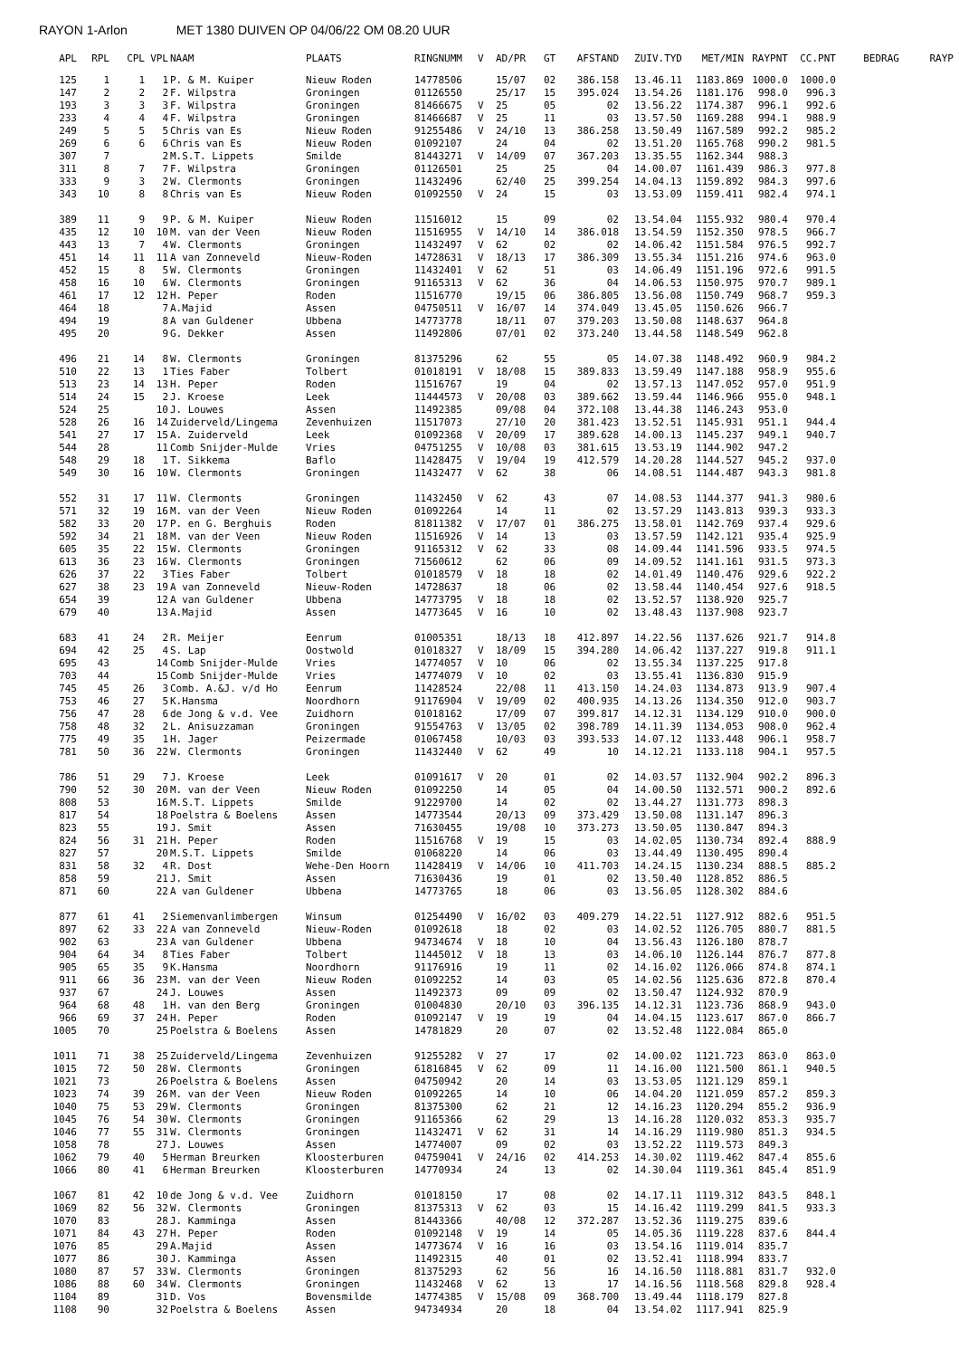RAYON 1-Arlon MET 1380 DUIVEN OP 04/06/22 OM 08.20 UUR
| APL | RPL | CPL | VPL | NAAM | PLAATS | RINGNUMM | V | AD/PR | GT | AFSTAND | ZUIV.TYD | MET/MIN | RAYPNT | CC.PNT | BEDRAG | RAYP |
| --- | --- | --- | --- | --- | --- | --- | --- | --- | --- | --- | --- | --- | --- | --- | --- | --- |
| 125 | 1 | 1 | 1 | P. & M. Kuiper | Nieuw Roden | 14778506 | | 15/07 | 02 | 386.158 | 13.46.11 | 1183.869 | 1000.0 | 1000.0 | | |
| 147 | 2 | 2 | 2 | F. Wilpstra | Groningen | 01126550 | | 25/17 | 15 | 395.024 | 13.54.26 | 1181.176 | 998.0 | 996.3 | | |
| 193 | 3 | 3 | 3 | F. Wilpstra | Groningen | 81466675 | V | 25 | 05 | 02 | 13.56.22 | 1174.387 | 996.1 | 992.6 | | |
| 233 | 4 | 4 | 4 | F. Wilpstra | Groningen | 81466687 | V | 25 | 11 | 03 | 13.57.50 | 1169.288 | 994.1 | 988.9 | | |
| 249 | 5 | 5 | 5 | Chris van Es | Nieuw Roden | 91255486 | V | 24/10 | 13 | 386.258 | 13.50.49 | 1167.589 | 992.2 | 985.2 | | |
| 269 | 6 | 6 | 6 | Chris van Es | Nieuw Roden | 01092107 | | 24 | 04 | 02 | 13.51.20 | 1165.768 | 990.2 | 981.5 | | |
| 307 | 7 | | 2 | M.S.T. Lippets | Smilde | 81443271 | V | 14/09 | 07 | 367.203 | 13.35.55 | 1162.344 | 988.3 | | | |
| 311 | 8 | 7 | 7 | F. Wilpstra | Groningen | 01126501 | | 25 | 25 | 04 | 14.00.07 | 1161.439 | 986.3 | 977.8 | | |
| 333 | 9 | 3 | 2 | W. Clermonts | Groningen | 11432496 | | 62/40 | 25 | 399.254 | 14.04.13 | 1159.892 | 984.3 | 997.6 | | |
| 343 | 10 | 8 | 8 | Chris van Es | Nieuw Roden | 01092550 | V | 24 | 15 | 03 | 13.53.09 | 1159.411 | 982.4 | 974.1 | | |
| 389 | 11 | 9 | 9 | P. & M. Kuiper | Nieuw Roden | 11516012 | | 15 | 09 | 02 | 13.54.04 | 1155.932 | 980.4 | 970.4 | | |
| 435 | 12 | 10 | 10 | M. van der Veen | Nieuw Roden | 11516955 | V | 14/10 | 14 | 386.018 | 13.54.59 | 1152.350 | 978.5 | 966.7 | | |
| 443 | 13 | 7 | 4 | W. Clermonts | Groningen | 11432497 | V | 62 | 02 | 02 | 14.06.42 | 1151.584 | 976.5 | 992.7 | | |
| 451 | 14 | 11 | 11 | A van Zonneveld | Nieuw-Roden | 14728631 | V | 18/13 | 17 | 386.309 | 13.55.34 | 1151.216 | 974.6 | 963.0 | | |
| 452 | 15 | 8 | 5 | W. Clermonts | Groningen | 11432401 | V | 62 | 51 | 03 | 14.06.49 | 1151.196 | 972.6 | 991.5 | | |
| 458 | 16 | 10 | 6 | W. Clermonts | Groningen | 91165313 | V | 62 | 36 | 04 | 14.06.53 | 1150.975 | 970.7 | 989.1 | | |
| 461 | 17 | 12 | 12 | H. Peper | Roden | 11516770 | | 19/15 | 06 | 386.805 | 13.56.08 | 1150.749 | 968.7 | 959.3 | | |
| 464 | 18 | | 7 | A.Majid | Assen | 04750511 | V | 16/07 | 14 | 374.049 | 13.45.05 | 1150.626 | 966.7 | | | |
| 494 | 19 | | 8 | A van Guldener | Ubbena | 14773778 | | 18/11 | 07 | 379.203 | 13.50.08 | 1148.637 | 964.8 | | | |
| 495 | 20 | | 9 | G. Dekker | Assen | 11492806 | | 07/01 | 02 | 373.240 | 13.44.58 | 1148.549 | 962.8 | | | |
| 496 | 21 | 14 | 8 | W. Clermonts | Groningen | 81375296 | | 62 | 55 | 05 | 14.07.38 | 1148.492 | 960.9 | 984.2 | | |
| 510 | 22 | 13 | 1 | Ties Faber | Tolbert | 01018191 | V | 18/08 | 15 | 389.833 | 13.59.49 | 1147.188 | 958.9 | 955.6 | | |
| 513 | 23 | 14 | 13 | H. Peper | Roden | 11516767 | | 19 | 04 | 02 | 13.57.13 | 1147.052 | 957.0 | 951.9 | | |
| 514 | 24 | 15 | 2 | J. Kroese | Leek | 11444573 | V | 20/08 | 03 | 389.662 | 13.59.44 | 1146.966 | 955.0 | 948.1 | | |
| 524 | 25 | | 10 | J. Louwes | Assen | 11492385 | | 09/08 | 04 | 372.108 | 13.44.38 | 1146.243 | 953.0 | | | |
| 528 | 26 | 16 | 14 | Zuiderveld/Lingema | Zevenhuizen | 11517073 | | 27/10 | 20 | 381.423 | 13.52.51 | 1145.931 | 951.1 | 944.4 | | |
| 541 | 27 | 17 | 15 | A. Zuiderveld | Leek | 01092368 | V | 20/09 | 17 | 389.628 | 14.00.13 | 1145.237 | 949.1 | 940.7 | | |
| 544 | 28 | | 11 | Comb Snijder-Mulde | Vries | 04751255 | V | 10/08 | 03 | 381.615 | 13.53.19 | 1144.902 | 947.2 | | | |
| 548 | 29 | 18 | 1 | T. Sikkema | Baflo | 11428475 | V | 19/04 | 19 | 412.579 | 14.20.28 | 1144.527 | 945.2 | 937.0 | | |
| 549 | 30 | 16 | 10 | W. Clermonts | Groningen | 11432477 | V | 62 | 38 | 06 | 14.08.51 | 1144.487 | 943.3 | 981.8 | | |
| 552 | 31 | 17 | 11 | W. Clermonts | Groningen | 11432450 | V | 62 | 43 | 07 | 14.08.53 | 1144.377 | 941.3 | 980.6 | | |
| 571 | 32 | 19 | 16 | M. van der Veen | Nieuw Roden | 01092264 | | 14 | 11 | 02 | 13.57.29 | 1143.813 | 939.3 | 933.3 | | |
| 582 | 33 | 20 | 17 | P. en G. Berghuis | Roden | 81811382 | V | 17/07 | 01 | 386.275 | 13.58.01 | 1142.769 | 937.4 | 929.6 | | |
| 592 | 34 | 21 | 18 | M. van der Veen | Nieuw Roden | 11516926 | V | 14 | 13 | 03 | 13.57.59 | 1142.121 | 935.4 | 925.9 | | |
| 605 | 35 | 22 | 15 | W. Clermonts | Groningen | 91165312 | V | 62 | 33 | 08 | 14.09.44 | 1141.596 | 933.5 | 974.5 | | |
| 613 | 36 | 23 | 16 | W. Clermonts | Groningen | 71560612 | | 62 | 06 | 09 | 14.09.52 | 1141.161 | 931.5 | 973.3 | | |
| 626 | 37 | 22 | 3 | Ties Faber | Tolbert | 01018579 | V | 18 | 18 | 02 | 14.01.49 | 1140.476 | 929.6 | 922.2 | | |
| 627 | 38 | 23 | 19 | A van Zonneveld | Nieuw-Roden | 14728637 | | 18 | 06 | 02 | 13.58.44 | 1140.454 | 927.6 | 918.5 | | |
| 654 | 39 | | 12 | A van Guldener | Ubbena | 14773795 | V | 18 | 18 | 02 | 13.52.57 | 1138.920 | 925.7 | | | |
| 679 | 40 | | 13 | A.Majid | Assen | 14773645 | V | 16 | 10 | 02 | 13.48.43 | 1137.908 | 923.7 | | | |
| 683 | 41 | 24 | 2 | R. Meijer | Eenrum | 01005351 | | 18/13 | 18 | 412.897 | 14.22.56 | 1137.626 | 921.7 | 914.8 | | |
| 694 | 42 | 25 | 4 | S. Lap | Oostwold | 01018327 | V | 18/09 | 15 | 394.280 | 14.06.42 | 1137.227 | 919.8 | 911.1 | | |
| 695 | 43 | | 14 | Comb Snijder-Mulde | Vries | 14774057 | V | 10 | 06 | 02 | 13.55.34 | 1137.225 | 917.8 | | | |
| 703 | 44 | | 15 | Comb Snijder-Mulde | Vries | 14774079 | V | 10 | 02 | 03 | 13.55.41 | 1136.830 | 915.9 | | | |
| 745 | 45 | 26 | 3 | Comb. A.&J. v/d Ho | Eenrum | 11428524 | | 22/08 | 11 | 413.150 | 14.24.03 | 1134.873 | 913.9 | 907.4 | | |
| 753 | 46 | 27 | 5 | K.Hansma | Noordhorn | 91176904 | V | 19/09 | 02 | 400.935 | 14.13.26 | 1134.350 | 912.0 | 903.7 | | |
| 756 | 47 | 28 | 6 | de Jong & v.d. Vee | Zuidhorn | 01018162 | | 17/09 | 07 | 399.817 | 14.12.31 | 1134.129 | 910.0 | 900.0 | | |
| 758 | 48 | 32 | 2 | L. Anisuzzaman | Groningen | 91554763 | V | 13/05 | 02 | 398.789 | 14.11.39 | 1134.053 | 908.0 | 962.4 | | |
| 775 | 49 | 35 | 1 | H. Jager | Peizermade | 01067458 | | 10/03 | 03 | 393.533 | 14.07.12 | 1133.448 | 906.1 | 958.7 | | |
| 781 | 50 | 36 | 22 | W. Clermonts | Groningen | 11432440 | V | 62 | 49 | 10 | 14.12.21 | 1133.118 | 904.1 | 957.5 | | |
| 786 | 51 | 29 | 7 | J. Kroese | Leek | 01091617 | V | 20 | 01 | 02 | 14.03.57 | 1132.904 | 902.2 | 896.3 | | |
| 790 | 52 | 30 | 20 | M. van der Veen | Nieuw Roden | 01092250 | | 14 | 05 | 04 | 14.00.50 | 1132.571 | 900.2 | 892.6 | | |
| 808 | 53 | | 16 | M.S.T. Lippets | Smilde | 91229700 | | 14 | 02 | 02 | 13.44.27 | 1131.773 | 898.3 | | | |
| 817 | 54 | | 18 | Poelstra & Boelens | Assen | 14773544 | | 20/13 | 09 | 373.429 | 13.50.08 | 1131.147 | 896.3 | | | |
| 823 | 55 | | 19 | J. Smit | Assen | 71630455 | | 19/08 | 10 | 373.273 | 13.50.05 | 1130.847 | 894.3 | | | |
| 824 | 56 | 31 | 21 | H. Peper | Roden | 11516768 | V | 19 | 15 | 03 | 14.02.05 | 1130.734 | 892.4 | 888.9 | | |
| 827 | 57 | | 20 | M.S.T. Lippets | Smilde | 01068220 | | 14 | 06 | 03 | 13.44.49 | 1130.495 | 890.4 | | | |
| 831 | 58 | 32 | 4 | R. Dost | Wehe-Den Hoorn | 11428419 | V | 14/06 | 10 | 411.703 | 14.24.15 | 1130.234 | 888.5 | 885.2 | | |
| 858 | 59 | | 21 | J. Smit | Assen | 71630436 | | 19 | 01 | 02 | 13.50.40 | 1128.852 | 886.5 | | | |
| 871 | 60 | | 22 | A van Guldener | Ubbena | 14773765 | | 18 | 06 | 03 | 13.56.05 | 1128.302 | 884.6 | | | |
| 877 | 61 | 41 | 2 | Siemenvanlimbergen | Winsum | 01254490 | V | 16/02 | 03 | 409.279 | 14.22.51 | 1127.912 | 882.6 | 951.5 | | |
| 897 | 62 | 33 | 22 | A van Zonneveld | Nieuw-Roden | 01092618 | | 18 | 02 | 03 | 14.02.52 | 1126.705 | 880.7 | 881.5 | | |
| 902 | 63 | | 23 | A van Guldener | Ubbena | 94734674 | V | 18 | 10 | 04 | 13.56.43 | 1126.180 | 878.7 | | | |
| 904 | 64 | 34 | 8 | Ties Faber | Tolbert | 11445012 | V | 18 | 13 | 03 | 14.06.10 | 1126.144 | 876.7 | 877.8 | | |
| 905 | 65 | 35 | 9 | K.Hansma | Noordhorn | 91176916 | | 19 | 11 | 02 | 14.16.02 | 1126.066 | 874.8 | 874.1 | | |
| 911 | 66 | 36 | 23 | M. van der Veen | Nieuw Roden | 01092252 | | 14 | 03 | 05 | 14.02.56 | 1125.636 | 872.8 | 870.4 | | |
| 937 | 67 | | 24 | J. Louwes | Assen | 11492373 | | 09 | 09 | 02 | 13.50.47 | 1124.932 | 870.9 | | | |
| 964 | 68 | 48 | 1 | H. van den Berg | Groningen | 01004830 | | 20/10 | 03 | 396.135 | 14.12.31 | 1123.736 | 868.9 | 943.0 | | |
| 966 | 69 | 37 | 24 | H. Peper | Roden | 01092147 | V | 19 | 19 | 04 | 14.04.15 | 1123.617 | 867.0 | 866.7 | | |
| 1005 | 70 | | 25 | Poelstra & Boelens | Assen | 14781829 | | 20 | 07 | 02 | 13.52.48 | 1122.084 | 865.0 | | | |
| 1011 | 71 | 38 | 25 | Zuiderveld/Lingema | Zevenhuizen | 91255282 | V | 27 | 17 | 02 | 14.00.02 | 1121.723 | 863.0 | 863.0 | | |
| 1015 | 72 | 50 | 28 | W. Clermonts | Groningen | 61816845 | V | 62 | 09 | 11 | 14.16.00 | 1121.500 | 861.1 | 940.5 | | |
| 1021 | 73 | | 26 | Poelstra & Boelens | Assen | 04750942 | | 20 | 14 | 03 | 13.53.05 | 1121.129 | 859.1 | | | |
| 1023 | 74 | 39 | 26 | M. van der Veen | Nieuw Roden | 01092265 | | 14 | 10 | 06 | 14.04.20 | 1121.059 | 857.2 | 859.3 | | |
| 1040 | 75 | 53 | 29 | W. Clermonts | Groningen | 81375300 | | 62 | 21 | 12 | 14.16.23 | 1120.294 | 855.2 | 936.9 | | |
| 1045 | 76 | 54 | 30 | W. Clermonts | Groningen | 91165366 | | 62 | 29 | 13 | 14.16.28 | 1120.032 | 853.3 | 935.7 | | |
| 1046 | 77 | 55 | 31 | W. Clermonts | Groningen | 11432471 | V | 62 | 31 | 14 | 14.16.29 | 1119.980 | 851.3 | 934.5 | | |
| 1058 | 78 | | 27 | J. Louwes | Assen | 14774007 | | 09 | 02 | 03 | 13.52.22 | 1119.573 | 849.3 | | | |
| 1062 | 79 | 40 | 5 | Herman Breurken | Kloosterburen | 04759041 | V | 24/16 | 02 | 414.253 | 14.30.02 | 1119.462 | 847.4 | 855.6 | | |
| 1066 | 80 | 41 | 6 | Herman Breurken | Kloosterburen | 14770934 | | 24 | 13 | 02 | 14.30.04 | 1119.361 | 845.4 | 851.9 | | |
| 1067 | 81 | 42 | 10 | de Jong & v.d. Vee | Zuidhorn | 01018150 | | 17 | 08 | 02 | 14.17.11 | 1119.312 | 843.5 | 848.1 | | |
| 1069 | 82 | 56 | 32 | W. Clermonts | Groningen | 81375313 | V | 62 | 03 | 15 | 14.16.42 | 1119.299 | 841.5 | 933.3 | | |
| 1070 | 83 | | 28 | J. Kamminga | Assen | 81443366 | | 40/08 | 12 | 372.287 | 13.52.36 | 1119.275 | 839.6 | | | |
| 1071 | 84 | 43 | 27 | H. Peper | Roden | 01092148 | V | 19 | 14 | 05 | 14.05.36 | 1119.228 | 837.6 | 844.4 | | |
| 1076 | 85 | | 29 | A.Majid | Assen | 14773674 | V | 16 | 16 | 03 | 13.54.16 | 1119.014 | 835.7 | | | |
| 1077 | 86 | | 30 | J. Kamminga | Assen | 11492315 | | 40 | 01 | 02 | 13.52.41 | 1118.994 | 833.7 | | | |
| 1080 | 87 | 57 | 33 | W. Clermonts | Groningen | 81375293 | | 62 | 56 | 16 | 14.16.50 | 1118.881 | 831.7 | 932.0 | | |
| 1086 | 88 | 60 | 34 | W. Clermonts | Groningen | 11432468 | V | 62 | 13 | 17 | 14.16.56 | 1118.568 | 829.8 | 928.4 | | |
| 1104 | 89 | | 31 | D. Vos | Bovensmilde | 14774385 | V | 15/08 | 09 | 368.700 | 13.49.44 | 1118.179 | 827.8 | | | |
| 1108 | 90 | | 32 | Poelstra & Boelens | Assen | 94734934 | | 20 | 18 | 04 | 13.54.02 | 1117.941 | 825.9 | | | |